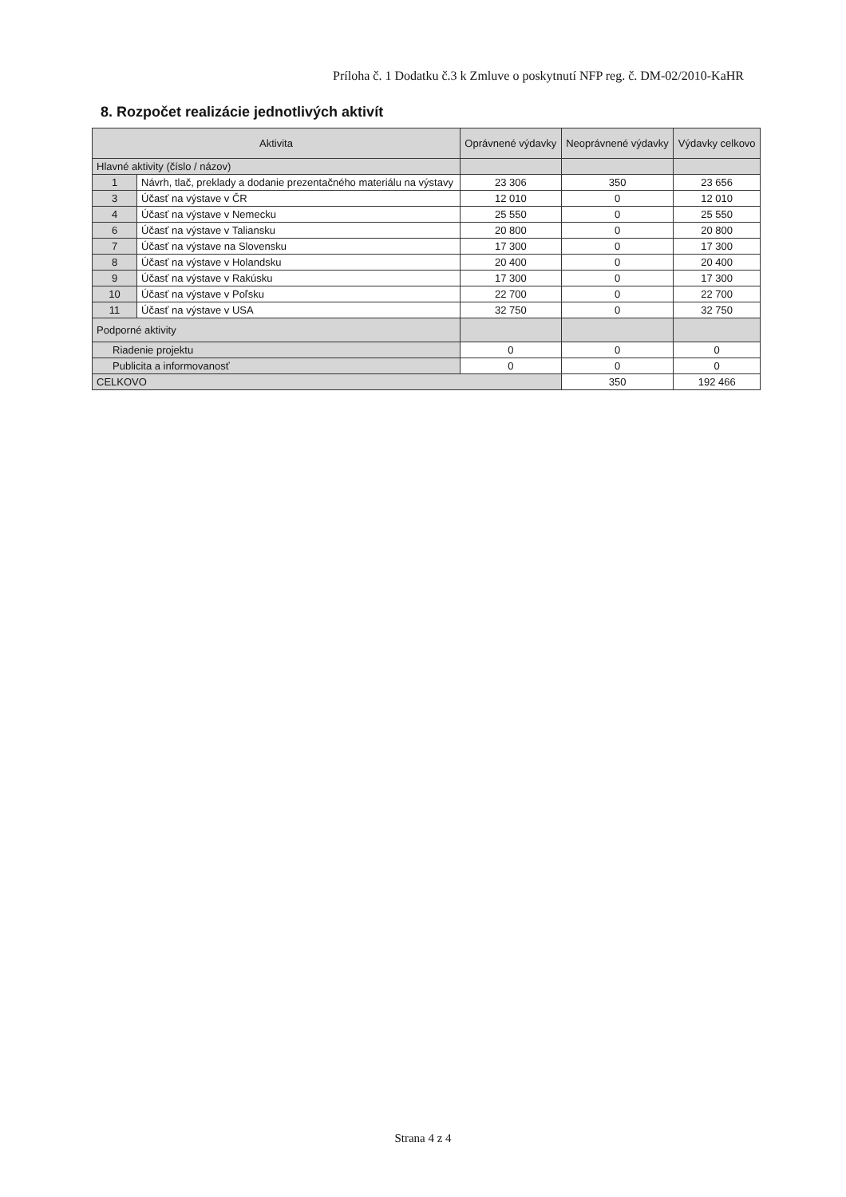Príloha č. 1 Dodatku č.3 k Zmluve o poskytnutí NFP reg. č. DM-02/2010-KaHR
8. Rozpočet realizácie jednotlivých aktivít
| Aktivita | | Oprávnené výdavky | Neoprávnené výdavky | Výdavky celkovo |
| --- | --- | --- | --- | --- |
| Hlavné aktivity (číslo / názov) | | | | |
| 1 | Návrh, tlač, preklady a dodanie prezentačného materiálu na výstavy | 23 306 | 350 | 23 656 |
| 3 | Účasť na výstave v ČR | 12 010 | 0 | 12 010 |
| 4 | Účasť na výstave v Nemecku | 25 550 | 0 | 25 550 |
| 6 | Účasť na výstave v Taliansku | 20 800 | 0 | 20 800 |
| 7 | Účasť na výstave na Slovensku | 17 300 | 0 | 17 300 |
| 8 | Účasť na výstave v Holandsku | 20 400 | 0 | 20 400 |
| 9 | Účasť na výstave v Rakúsku | 17 300 | 0 | 17 300 |
| 10 | Účasť na výstave v Poľsku | 22 700 | 0 | 22 700 |
| 11 | Účasť na výstave v USA | 32 750 | 0 | 32 750 |
| Podporné aktivity | | | | |
| Riadenie projektu | | 0 | 0 | 0 |
| Publicita a informovanosť | | 0 | 0 | 0 |
| CELKOVO | | | 350 | 192 466 |
Strana 4 z 4